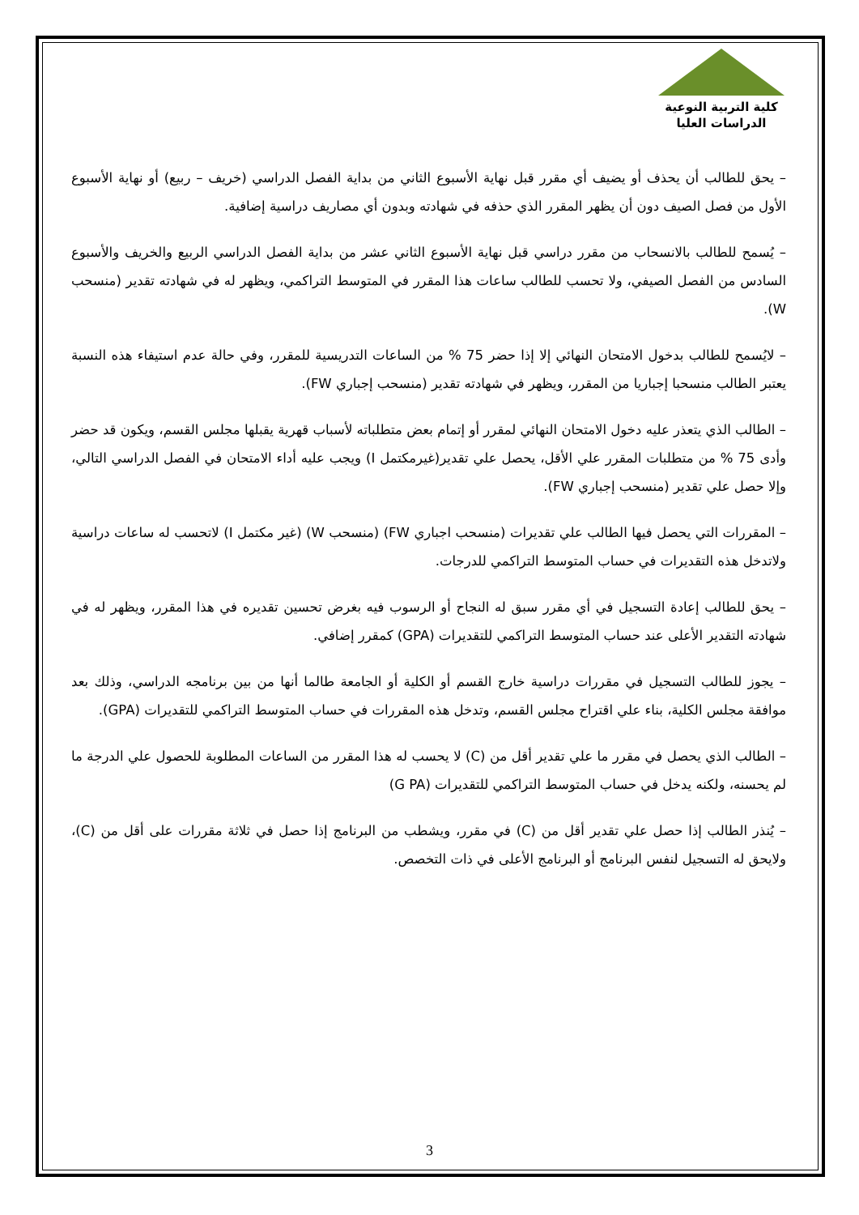كلية التربية النوعية
الدراسات العليا
– يحق للطالب أن يحذف أو يضيف أي مقرر قبل نهاية الأسبوع الثاني من بداية الفصل الدراسي (خريف – ربيع) أو نهاية الأسبوع الأول من فصل الصيف دون أن يظهر المقرر الذي حذفه في شهادته وبدون أي مصاريف دراسية إضافية.
– يُسمح للطالب بالانسحاب من مقرر دراسي قبل نهاية الأسبوع الثاني عشر من بداية الفصل الدراسي الربيع والخريف والأسبوع السادس من الفصل الصيفي، ولا تحسب للطالب ساعات هذا المقرر في المتوسط التراكمي، ويظهر له في شهادته تقدير (منسحب W).
– لايُسمح للطالب بدخول الامتحان النهائي إلا إذا حضر 75 % من الساعات التدريسية للمقرر، وفي حالة عدم استيفاء هذه النسبة يعتبر الطالب منسحبا إجباريا من المقرر، ويظهر في شهادته تقدير (منسحب إجباري FW).
– الطالب الذي يتعذر عليه دخول الامتحان النهائي لمقرر أو إتمام بعض متطلباته لأسباب قهرية يقبلها مجلس القسم، ويكون قد حضر وأدى 75 % من متطلبات المقرر علي الأقل، يحصل علي تقدير(غيرمكتمل I) ويجب عليه أداء الامتحان في الفصل الدراسي التالي، وإلا حصل علي تقدير (منسحب إجباري FW).
– المقررات التي يحصل فيها الطالب علي تقديرات (منسحب اجباري FW) (منسحب W) (غير مكتمل I) لاتحسب له ساعات دراسية ولاتدخل هذه التقديرات في حساب المتوسط التراكمي للدرجات.
– يحق للطالب إعادة التسجيل في أي مقرر سبق له النجاح أو الرسوب فيه بغرض تحسين تقديره في هذا المقرر، ويظهر له في شهادته التقدير الأعلى عند حساب المتوسط التراكمي للتقديرات (GPA) كمقرر إضافي.
– يجوز للطالب التسجيل في مقررات دراسية خارج القسم أو الكلية أو الجامعة طالما أنها من بين برنامجه الدراسي، وذلك بعد موافقة مجلس الكلية، بناء علي اقتراح مجلس القسم، وتدخل هذه المقررات في حساب المتوسط التراكمي للتقديرات (GPA).
– الطالب الذي يحصل في مقرر ما علي تقدير أقل من (C) لا يحسب له هذا المقرر من الساعات المطلوبة للحصول علي الدرجة ما لم يحسنه، ولكنه يدخل في حساب المتوسط التراكمي للتقديرات (G PA)
– يُنذر الطالب إذا حصل علي تقدير أقل من (C) في مقرر، ويشطب من البرنامج إذا حصل في ثلاثة مقررات على أقل من (C)، ولايحق له التسجيل لنفس البرنامج أو البرنامج الأعلى في ذات التخصص.
3